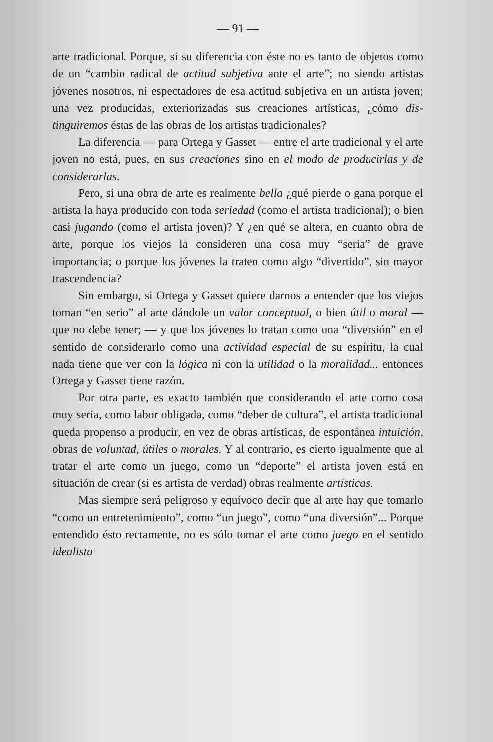— 91 —
arte tradicional. Porque, si su diferencia con éste no es tanto de objetos como de un “cambio radical de actitud subjetiva ante el arte”; no siendo artistas jóvenes nosotros, ni especta­dores de esa actitud subjetiva en un artista joven; una vez producidas, exteriorizadas sus creaciones artísticas, ¿cómo dis­tinguiremos éstas de las obras de los artistas tradicionales?
La diferencia — para Ortega y Gasset — entre el arte tra­dicional y el arte joven no está, pues, en sus creaciones sino en el modo de producirlas y de considerarlas.
Pero, si una obra de arte es realmente bella ¿qué pierde o gana porque el artista la haya producido con toda seriedad (como el artista tradicional); o bien casi jugando (como el artista joven)? Y ¿en qué se altera, en cuanto obra de arte, porque los viejos la consideren una cosa muy “seria” de grave importancia; o porque los jóvenes la traten como algo “diver­tido”, sin mayor trascendencia?
Sin embargo, si Ortega y Gasset quiere darnos a enten­der que los viejos toman “en serio” al arte dándole un valor conceptual, o bien útil o moral — que no debe tener; — y que los jóvenes lo tratan como una “diversión” en el sentido de considerarlo como una actividad especial de su espíritu, la cual nada tiene que ver con la lógica ni con la utilidad o la morali­dad... entonces Ortega y Gasset tiene razón.
Por otra parte, es exacto también que considerando el arte como cosa muy seria, como labor obligada, como “deber de cultura”, el artista tradicional queda propenso a producir, en vez de obras artísticas, de espontánea intuición, obras de vo­luntad, útiles o morales. Y al contrario, es cierto igualmente que al tratar el arte como un juego, como un “deporte” el ar­tista joven está en situación de crear (si es artista de verdad) obras realmente artísticas.
Mas siempre será peligroso y equívoco decir que al arte hay que tomarlo “como un entretenimiento”, como “un juego”, como “una diversión”... Porque entendido ésto rectamente, no es sólo tomar el arte como juego en el sentido idealista